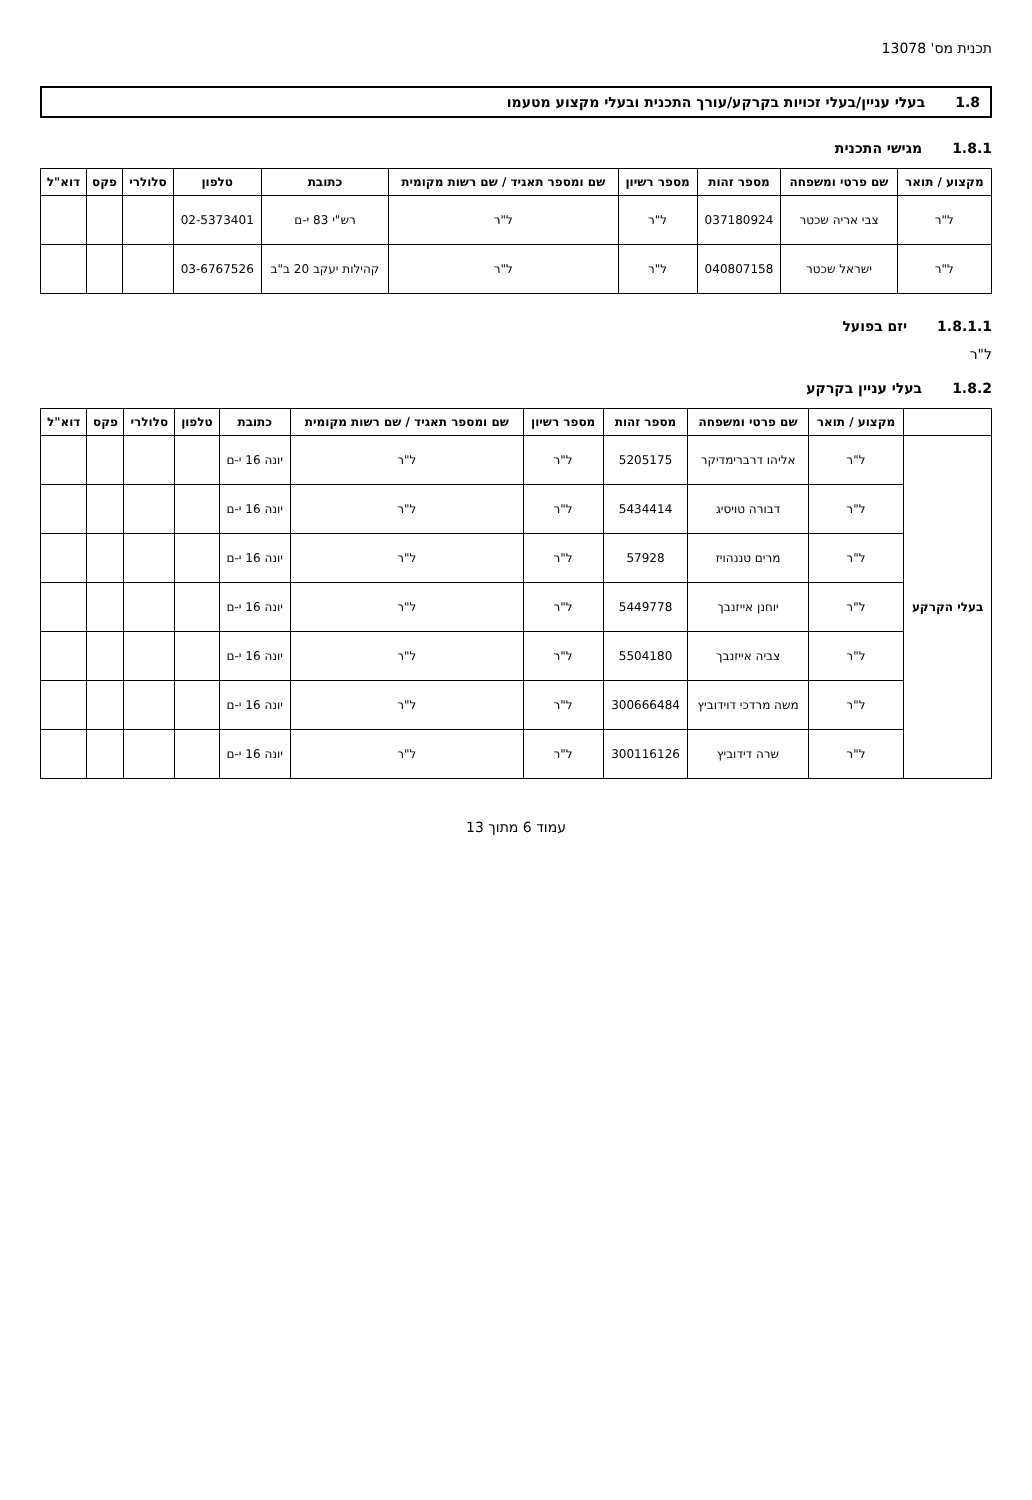תכנית מס' 13078
1.8 בעלי עניין/בעלי זכויות בקרקע/עורך התכנית ובעלי מקצוע מטעמו
1.8.1 מגישי התכנית
| מקצוע / תואר | שם פרטי ומשפחה | מספר זהות | מספר רשיון | שם ומספר תאגיד / שם רשות מקומית | כתובת | טלפון | סלולרי | פקס | דוא"ל |
| --- | --- | --- | --- | --- | --- | --- | --- | --- | --- |
| ל"ר | צבי אריה שכטר | 037180924 | ל"ר | ל"ר | רש"י 83 י-ם | 02-5373401 | | | |
| ל"ר | ישראל שכטר | 040807158 | ל"ר | ל"ר | קהילות יעקב 20 ב"ב | 03-6767526 | | | |
1.8.1.1 יזם בפועל
ל"ר
1.8.2 בעלי עניין בקרקע
| | מקצוע / תואר | שם פרטי ומשפחה | מספר זהות | מספר רשיון | שם ומספר תאגיד / שם רשות מקומית | כתובת | טלפון | סלולרי | פקס | דוא"ל |
| --- | --- | --- | --- | --- | --- | --- | --- | --- | --- | --- |
| בעלי הקרקע | ל"ר | אליהו דרברימדיקר | 5205175 | ל"ר | ל"ר | יונה 16 י-ם | | | | |
| | ל"ר | דבורה טויסיג | 5434414 | ל"ר | ל"ר | יונה 16 י-ם | | | | |
| | ל"ר | מרים טננהויז | 57928 | ל"ר | ל"ר | יונה 16 י-ם | | | | |
| | ל"ר | יוחנן אייזנבך | 5449778 | ל"ר | ל"ר | יונה 16 י-ם | | | | |
| | ל"ר | צביה אייזנבך | 5504180 | ל"ר | ל"ר | יונה 16 י-ם | | | | |
| | ל"ר | משה מרדכי דוידוביץ | 300666484 | ל"ר | ל"ר | יונה 16 י-ם | | | | |
| | ל"ר | שרה דידוביץ | 300116126 | ל"ר | ל"ר | יונה 16 י-ם | | | | |
עמוד 6 מתוך 13